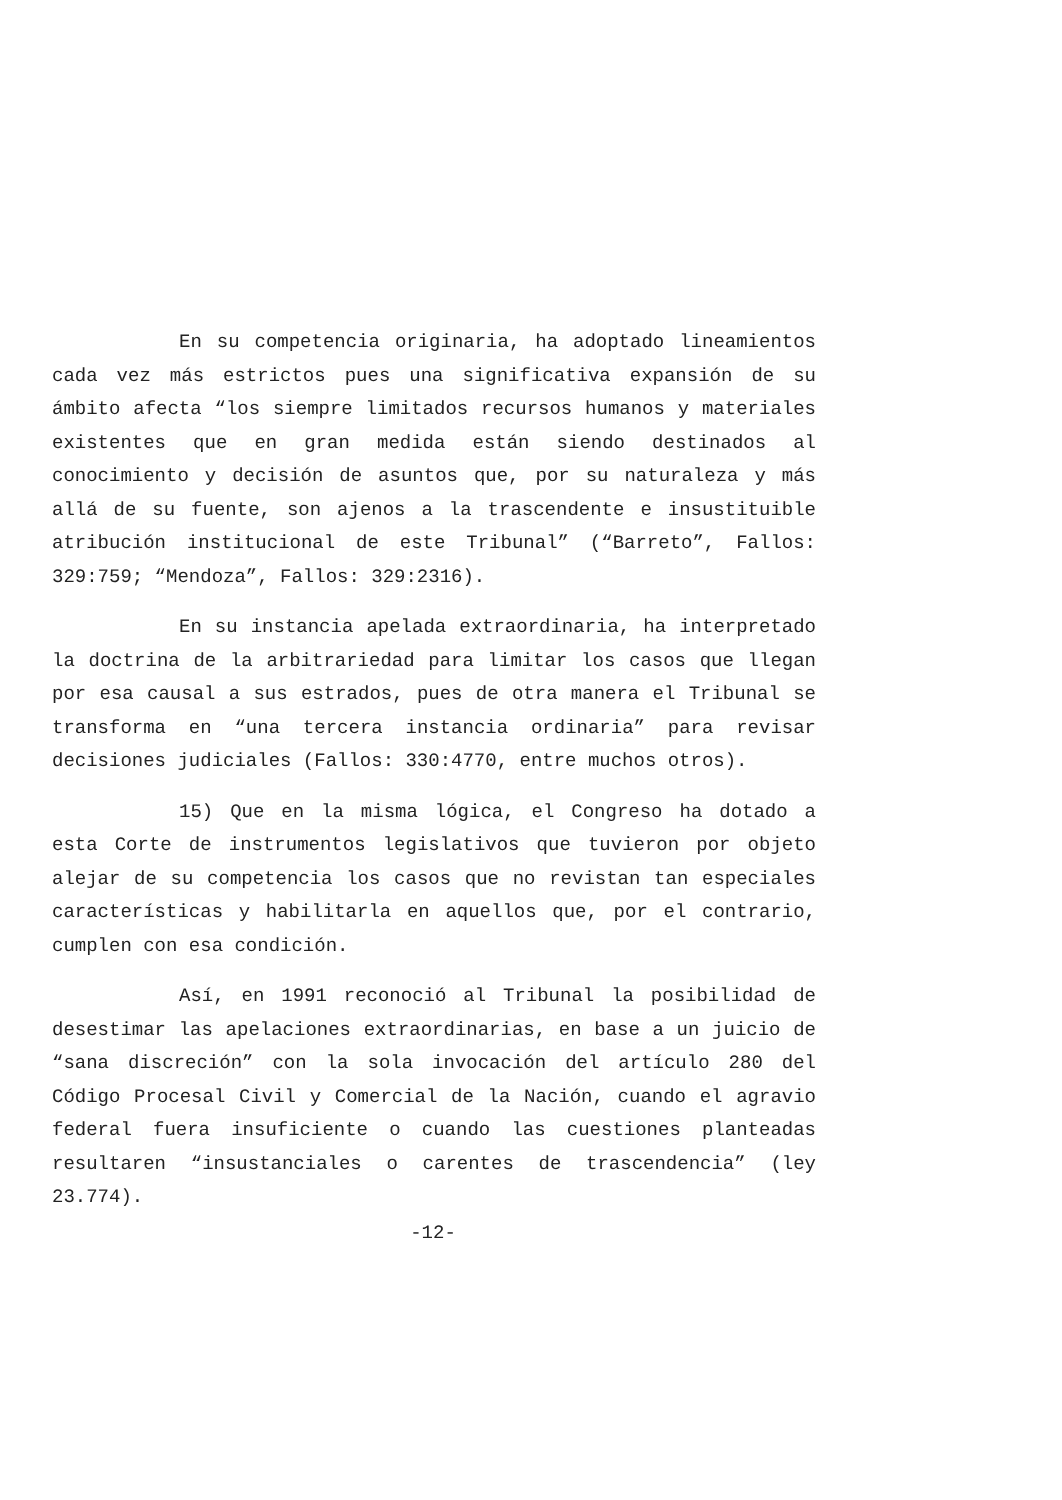En su competencia originaria, ha adoptado lineamientos cada vez más estrictos pues una significativa expansión de su ámbito afecta “los siempre limitados recursos humanos y materiales existentes que en gran medida están siendo destinados al conocimiento y decisión de asuntos que, por su naturaleza y más allá de su fuente, son ajenos a la trascendente e insustituible atribución institucional de este Tribunal” (“Barreto”, Fallos: 329:759; “Mendoza”, Fallos: 329:2316).
En su instancia apelada extraordinaria, ha interpretado la doctrina de la arbitrariedad para limitar los casos que llegan por esa causal a sus estrados, pues de otra manera el Tribunal se transforma en “una tercera instancia ordinaria” para revisar decisiones judiciales (Fallos: 330:4770, entre muchos otros).
15) Que en la misma lógica, el Congreso ha dotado a esta Corte de instrumentos legislativos que tuvieron por objeto alejar de su competencia los casos que no revistan tan especiales características y habilitarla en aquellos que, por el contrario, cumplen con esa condición.
Así, en 1991 reconoció al Tribunal la posibilidad de desestimar las apelaciones extraordinarias, en base a un juicio de “sana discreción” con la sola invocación del artículo 280 del Código Procesal Civil y Comercial de la Nación, cuando el agravio federal fuera insuficiente o cuando las cuestiones planteadas resultaren “insustanciales o carentes de trascendencia” (ley 23.774).
-12-